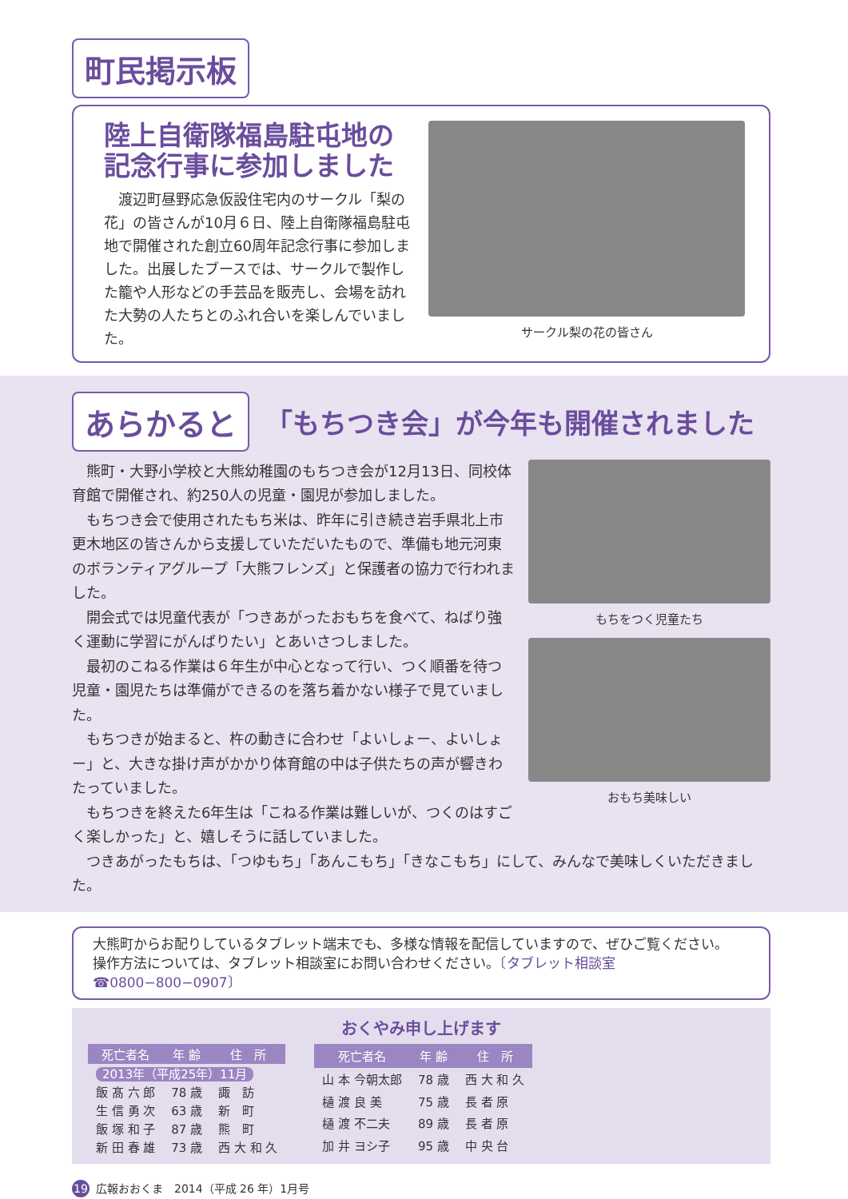町民掲示板
陸上自衛隊福島駐屯地の
記念行事に参加しました
　渡辺町昼野応急仮設住宅内のサークル「梨の花」の皆さんが10月６日、陸上自衛隊福島駐屯地で開催された創立60周年記念行事に参加しました。出展したブースでは、サークルで製作した籠や人形などの手芸品を販売し、会場を訪れた大勢の人たちとのふれ合いを楽しんでいました。
サークル梨の花の皆さん
あらかると
「もちつき会」が今年も開催されました
　熊町・大野小学校と大熊幼稚園のもちつき会が12月13日、同校体育館で開催され、約250人の児童・園児が参加しました。
　もちつき会で使用されたもち米は、昨年に引き続き岩手県北上市更木地区の皆さんから支援していただいたもので、準備も地元河東のボランティアグループ「大熊フレンズ」と保護者の協力で行われました。
　開会式では児童代表が「つきあがったおもちを食べて、ねばり強く運動に学習にがんばりたい」とあいさつしました。
　最初のこねる作業は６年生が中心となって行い、つく順番を待つ児童・園児たちは準備ができるのを落ち着かない様子で見ていました。
　もちつきが始まると、杵の動きに合わせ「よいしょー、よいしょー」と、大きな掛け声がかかり体育館の中は子供たちの声が響きわたっていました。
　もちつきを終えた6年生は「こねる作業は難しいが、つくのはすごく楽しかった」と、嬉しそうに話していました。
もちをつく児童たち
おもち美味しい
　つきあがったもちは、「つゆもち」「あんこもち」「きなこもち」にして、みんなで美味しくいただきました。
大熊町からお配りしているタブレット端末でも、多様な情報を配信していますので、ぜひご覧ください。
操作方法については、タブレット相談室にお問い合わせください。〔タブレット相談室　☎0800−800−0907〕
おくやみ申し上げます
| 死亡者名 | 年 齢 | 住 所 |
| --- | --- | --- |
| 2013年（平成25年）11月 | | |
| 飯 髙 六 郎 | 78 歳 | 諏 訪 |
| 生 信 勇 次 | 63 歳 | 新 町 |
| 飯 塚 和 子 | 87 歳 | 熊 町 |
| 新 田 春 雄 | 73 歳 | 西 大 和 久 |
| 死亡者名 | 年 齢 | 住 所 |
| --- | --- | --- |
| 山 本 今朝太郎 | 78 歳 | 西 大 和 久 |
| 樋 渡 良 美 | 75 歳 | 長 者 原 |
| 樋 渡 不二夫 | 89 歳 | 長 者 原 |
| 加 井 ヨシ子 | 95 歳 | 中 央 台 |
19 広報おおくま　2014（平成 26 年）1月号